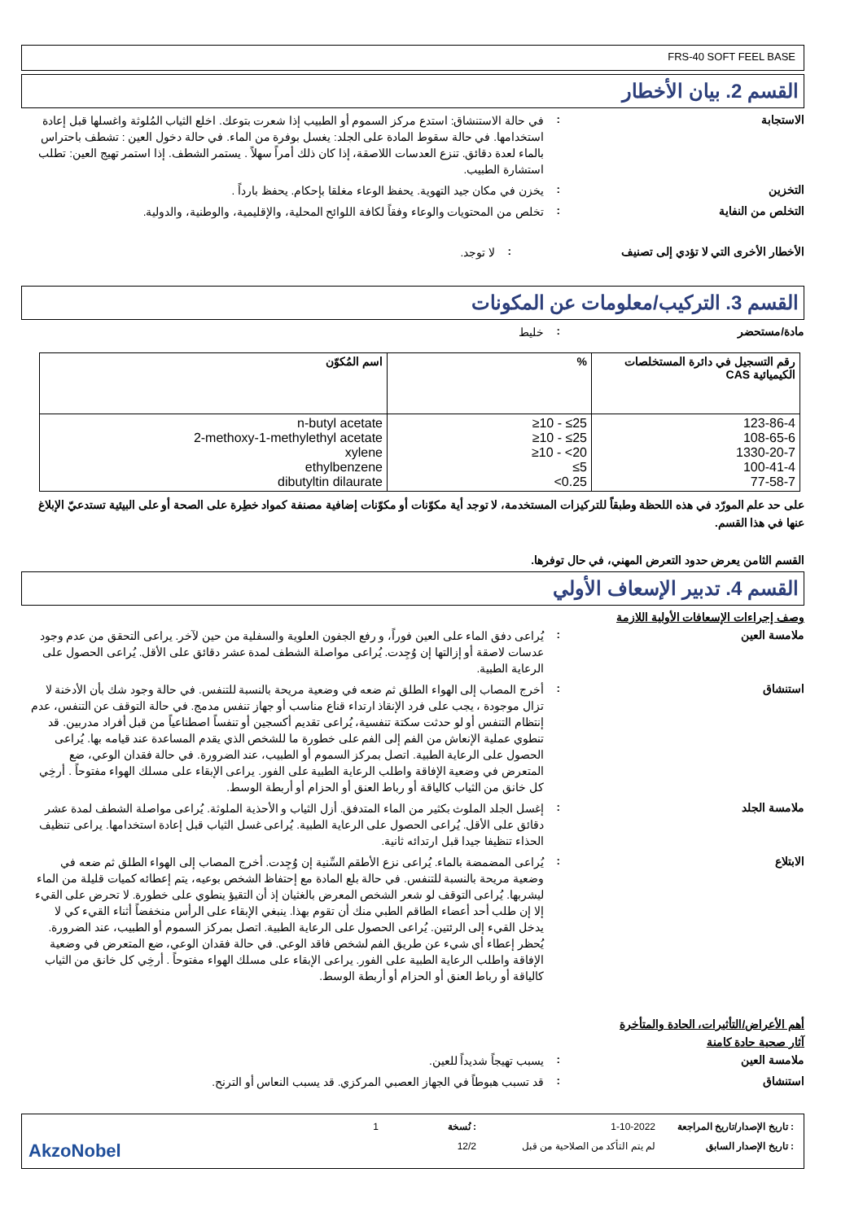FRS-40 SOFT FEEL BASE
القسم 2. بيان الأخطار
الاستجابة :
في حالة الاستنشاق: استدع مركز السموم أو الطبيب إذا شعرت بتوعك. اخلع الثياب المُلوثة واغسلها قبل إعادة استخدامها. في حالة سقوط المادة على الجلد: يغسل بوفرة من الماء. في حالة دخول العين : تشطف باحتراس بالماء لعدة دقائق. تنزع العدسات اللاصقة، إذا كان ذلك أمراً سهلاً . يستمر الشطف. إذا استمر تهيج العين: تطلب استشارة الطبيب.
التخزين :
يخزن في مكان جيد التهوية. يحفظ الوعاء مغلقا بإحكام. يحفظ بارداً .
التخلص من النفاية :
تخلص من المحتويات والوعاء وفقاً لكافة اللوائح المحلية، والإقليمية، والوطنية، والدولية.
الأخطار الأخرى التي لا تؤدي إلى تصنيف :
لا توجد.
القسم 3. التركيب/معلومات عن المكونات
مادة/مستحضر :
خليط
| رقم التسجيل في دائرة المستخلصات الكيميائية CAS | % | اسم المُكوّن |
| --- | --- | --- |
| 123-86-4 108-65-6 1330-20-7 100-41-4 77-58-7 | ≥10 - ≤25 ≥10 - ≤25 ≥10 - <20 ≤5 <0.25 | n-butyl acetate 2-methoxy-1-methylethyl acetate xylene ethylbenzene dibutyltin dilaurate |
على حد علم المورّد في هذه اللحظة وطبقاً للتركيزات المستخدمة، لا توجد أية مكوّنات أو مكوّنات إضافية مصنفة كمواد خطِرة على الصحة أو على البيئية تستدعيّ الإبلاغ عنها في هذا القسم.
القسم الثامن يعرض حدود التعرض المهني، في حال توفرها.
القسم 4. تدبير الإسعاف الأولي
وصف إجراءات الإسعافات الأولية اللازمة
ملامسة العين :
يُراعى دفق الماء على العين فوراً، و رفع الجفون العلوية والسفلية من حين لآخر. يراعى التحقق من عدم وجود عدسات لاصقة أو إزالتها إن وُجِدت. يُراعى مواصلة الشطف لمدة عشر دقائق على الأقل. يُراعى الحصول على الرعاية الطبية.
استنشاق :
أخرج المصاب إلى الهواء الطلق ثم ضعه في وضعية مريحة بالنسبة للتنفس. في حالة وجود شك بأن الأدخنة لا تزال موجودة ، يجب على فرد الإنقاذ ارتداء قناع مناسب أو جهاز تنفس مدمج. في حالة التوقف عن التنفس، عدم إنتظام التنفس أو لو حدثت سكتة تنفسية، يُراعى تقديم أكسجين أو تنفساً اصطناعياً من قبل أفراد مدربين. قد تنطوي عملية الإنعاش من الفم إلى الفم على خطورة ما للشخص الذي يقدم المساعدة عند قيامه بها. يُراعى الحصول على الرعاية الطبية. اتصل بمركز السموم أو الطبيب، عند الضرورة. في حالة فقدان الوعي، ضع المتعرض في وضعية الإفاقة واطلب الرعاية الطبية على الفور. يراعى الإبقاء على مسلك الهواء مفتوحاً . أرخِي كل خانق من الثياب كالياقة أو رباط العنق أو الحزام أو أربطة الوسط.
ملامسة الجلد :
إغسل الجلد الملوث بكثير من الماء المتدفق. أزل الثياب و الأحذية الملوثة. يُراعى مواصلة الشطف لمدة عشر دقائق على الأقل. يُراعى الحصول على الرعاية الطبية. يُراعى غسل الثياب قبل إعادة استخدامها. يراعى تنظيف الحذاء تنظيفا جيدا قبل ارتدائه ثانية.
الابتلاع :
يُراعى المضمضة بالماء. يُراعى نزع الأطقم السِّنية إن وُجِدت. أخرج المصاب إلى الهواء الطلق ثم ضعه في وضعية مريحة بالنسبة للتنفس. في حالة بلع المادة مع إحتفاظ الشخص بوعيه، يتم إعطائه كميات قليلة من الماء ليشربها. يُراعى التوقف لو شعر الشخص المعرض بالغثيان إذ أن التقيؤ ينطوي على خطورة. لا تحرض على القيء إلا إن طلب أحد أعضاء الطاقم الطبي منك أن تقوم بهذا. ينبغي الإبقاء على الرأس منخفضاً أثناء القيء كي لا يدخل القيء إلى الرئتين. يُراعى الحصول على الرعاية الطبية. اتصل بمركز السموم أو الطبيب، عند الضرورة. يُحظر إعطاء أي شيء عن طريق الفم لشخص فاقد الوعي. في حالة فقدان الوعي، ضع المتعرض في وضعية الإفاقة واطلب الرعاية الطبية على الفور. يراعى الإبقاء على مسلك الهواء مفتوحاً . أرخِي كل خانق من الثياب كالياقة أو رباط العنق أو الحزام أو أربطة الوسط.
أهم الأعراض/التأثيرات، الحادة والمتأخرة
آثار صحية حادة كامنة
ملامسة العين :
يسبب تهيجاً شديداً للعين.
استنشاق :
قد تسبب هبوطاً في الجهاز العصبي المركزي. قد يسبب النعاس أو الترنح.
: تاريخ الإصدار/تاريخ المراجعة
1-10-2022
: نُسخة
1
: تاريخ الإصدار السابق
لم يتم التأكد من الصلاحية من قبل
12/2
AkzoNobel